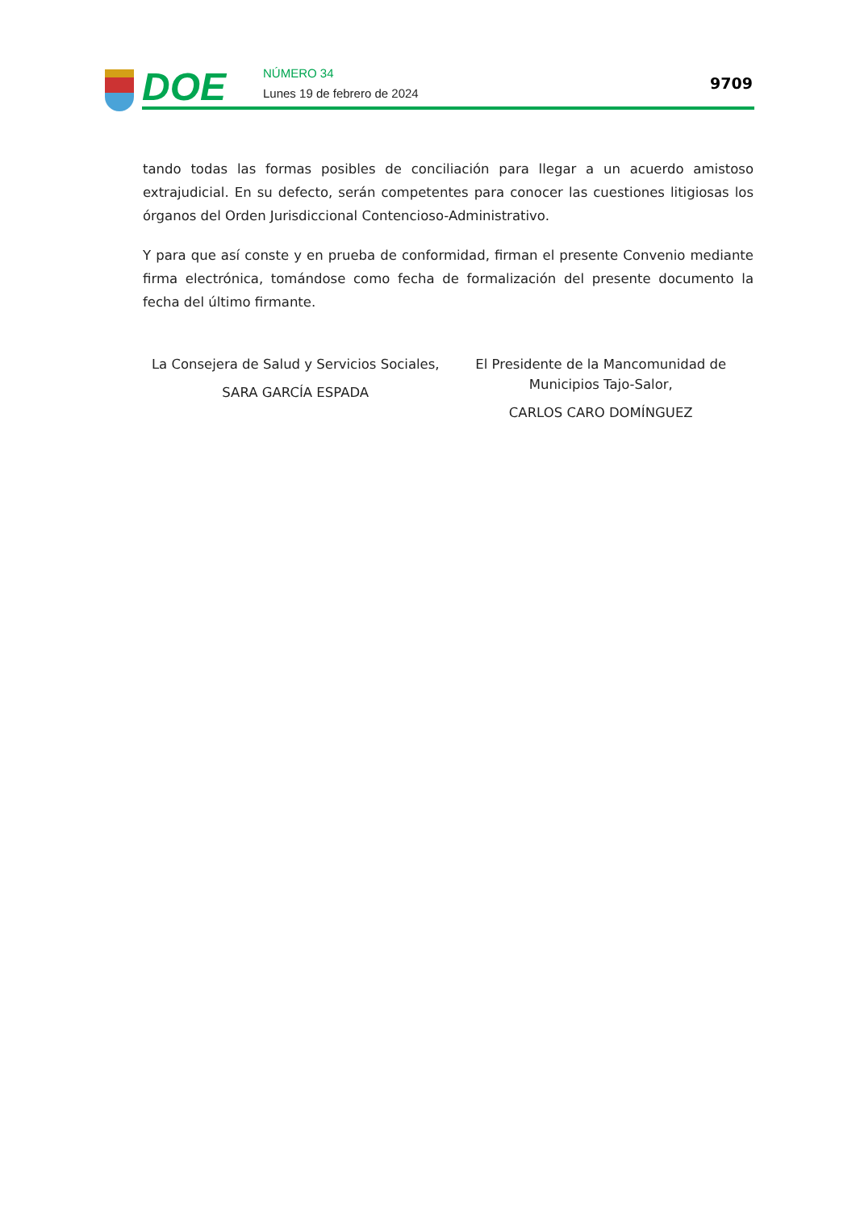DOE
NÚMERO 34
Lunes 19 de febrero de 2024
9709
tando todas las formas posibles de conciliación para llegar a un acuerdo amistoso extrajudi­cial. En su defecto, serán competentes para conocer las cuestiones litigiosas los órganos del Orden Jurisdiccional Contencioso-Administrativo.
Y para que así conste y en prueba de conformidad, firman el presente Convenio mediante firma electrónica, tomándose como fecha de formalización del presente documento la fecha del último firmante.
La Consejera de Salud y Servicios Sociales,
SARA GARCÍA ESPADA
El Presidente de la Mancomunidad de
Municipios Tajo-Salor,
CARLOS CARO DOMÍNGUEZ